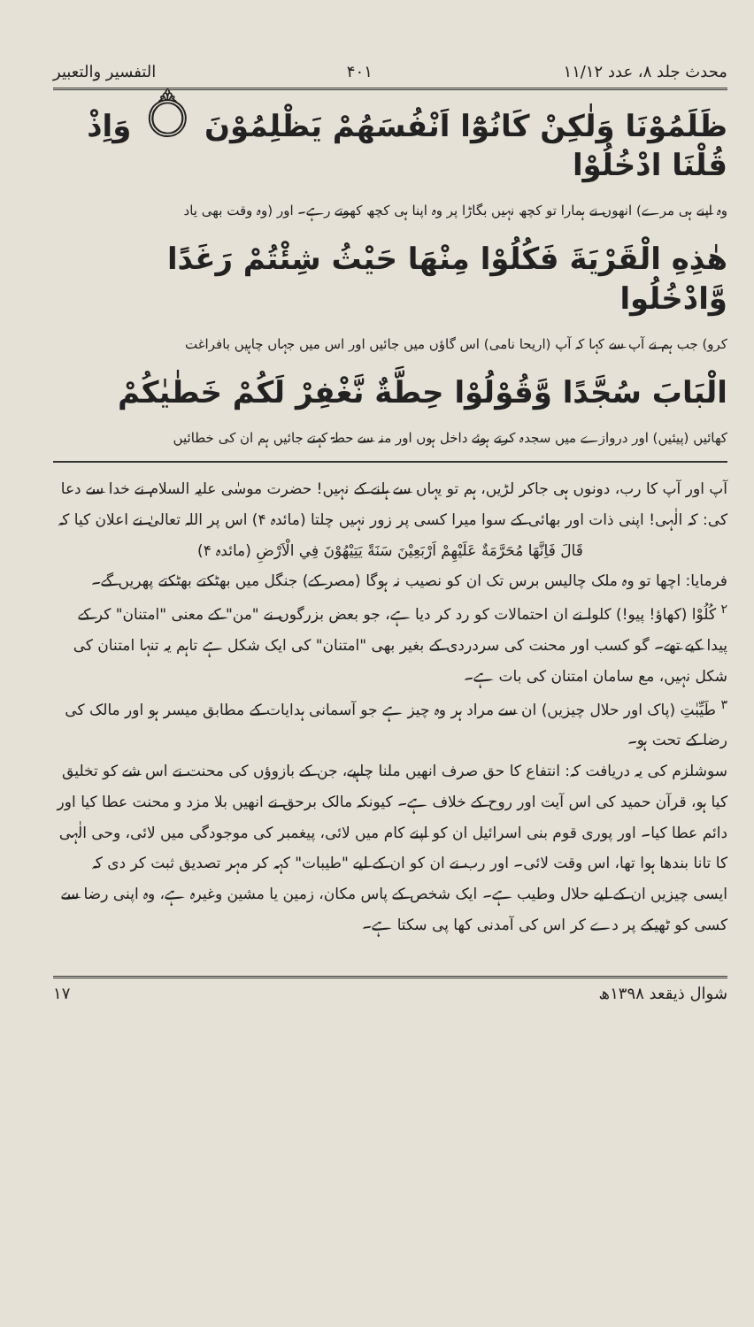محدث جلد ۸، عدد ۱۱/۱۲ ۴۰۱ التفسیر والتعبیر
ظَلَمُوْنَا وَلٰكِنْ كَانُوْٓا اَنْفُسَهُمْ يَظْلِمُوْنَ ۝ وَاِذْ قُلْنَا ادْخُلُوْا
وہ اپنے ہی مرے) انھوں نے ہمارا تو کچھ نہیں بگاڑا پر وہ اپنا ہی کچھ کھوتے رہے۔ اور (وہ وقت بھی یاد
هٰذِهِ الْقَرْيَةَ فَكُلُوْا مِنْهَا حَيْثُ شِئْتُمْ رَغَدًا وَّادْخُلُوا
کرو) جب ہم نے آپ سے کہا کہ آپ (اریحا نامی) اس گاؤں میں جائیں اور اس میں جہاں چاہیں بافراغت
الْبَابَ سُجَّدًا وَّقُوْلُوْا حِطَّةٌ نَّغْفِرْ لَكُمْ خَطٰيٰكُمْ
کھائیں (پیئیں) اور دروازے میں سجدہ کرتے ہوئے داخل ہوں اور منہ سے حطۃ کہتے جائیں ہم ان کی خطائیں
آپ اور آپ کا رب، دونوں ہی جاکر لڑیں، ہم تو یہاں سے ہلنے کے نہیں! حضرت موسٰی علیہ السلام نے خدا سے دعا کی: کہ الٰہی! اپنی ذات اور بھائی کے سوا میرا کسی پر زور نہیں چلتا (مائدہ ۴) اس پر اللہ تعالیٰ نے اعلان کیا کہ
قَالَ فَاِنَّهَا مُحَرَّمَةٌ عَلَيْهِمْ اَرْبَعِيْنَ سَنَةً يَتِيْهُوْنَ فِي الْاَرْضِ (مائدہ ۴)
فرمایا: اچھا تو وہ ملک چالیس برس تک ان کو نصیب نہ ہوگا (مصر کے) جنگل میں بھٹکتے بھٹکتے پھریں گے۔
<sup>۲</sup> كُلُوْا (کھاؤ! پیو!) کلوا نے ان احتمالات کو رد کر دیا ہے، جو بعض بزرگوں نے "من" کے معنی "امتنان" کر کے پیدا کیے تھے۔ گو کسب اور محنت کی سردردی کے بغیر بھی "امتنان" کی ایک شکل ہے تاہم یہ تنہا امتنان کی شکل نہیں، مع سامان امتنان کی بات ہے۔
<sup>۳</sup> طَيِّبٰتِ (پاک اور حلال چیزیں) ان سے مراد ہر وہ چیز ہے جو آسمانی ہدایات کے مطابق میسر ہو اور مالک کی رضا کے تحت ہو۔
سوشلزم کی یہ دریافت کہ: انتفاع کا حق صرف انھیں ملنا چاہیے، جن کے بازوؤں کی محنت نے اس شے کو تخلیق کیا ہو، قرآن حمید کی اس آیت اور روح کے خلاف ہے۔ کیونکہ مالک برحق نے انھیں بلا مزد و محنت عطا کیا اور دائم عطا کیا۔ اور پوری قوم بنی اسرائیل ان کو اپنے کام میں لائی، پیغمبر کی موجودگی میں لائی، وحی الٰہی کا تانا بندھا ہوا تھا، اس وقت لائی۔ اور رب نے ان کو ان کے لیے "طیبات" کہہ کر مہر تصدیق ثبت کر دی کہ ایسی چیزیں ان کے لیے حلال وطیب ہے۔ ایک شخص کے پاس مکان، زمین یا مشین وغیرہ ہے، وہ اپنی رضا سے کسی کو ٹھیکے پر دے کر اس کی آمدنی کھا پی سکتا ہے۔
شوال ذیقعد ۱۳۹۸ھ ۱۷